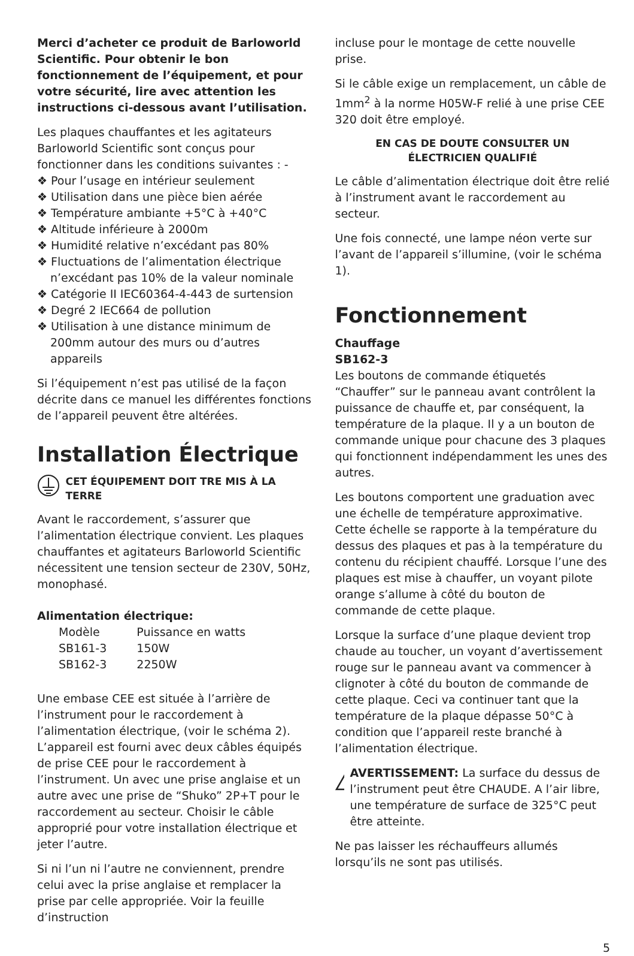Merci d’acheter ce produit de Barloworld Scientific. Pour obtenir le bon fonctionnement de l’équipement, et pour votre sécurité, lire avec attention les instructions ci-dessous avant l’utilisation.
Les plaques chauffantes et les agitateurs Barloworld Scientific sont conçus pour fonctionner dans les conditions suivantes : -
❖ Pour l’usage en intérieur seulement
❖ Utilisation dans une pièce bien aérée
❖ Température ambiante +5°C à +40°C
❖ Altitude inférieure à 2000m
❖ Humidité relative n’excédant pas 80%
❖ Fluctuations de l’alimentation électrique n’excédant pas 10% de la valeur nominale
❖ Catégorie II IEC60364-4-443 de surtension
❖ Degré 2 IEC664 de pollution
❖ Utilisation à une distance minimum de 200mm autour des murs ou d’autres appareils
Si l’équipement n’est pas utilisé de la façon décrite dans ce manuel les différentes fonctions de l’appareil peuvent être altérées.
Installation Électrique
CET ÉQUIPEMENT DOIT TRE MIS À LA TERRE
Avant le raccordement, s’assurer que l’alimentation électrique convient. Les plaques chauffantes et agitateurs Barloworld Scientific nécessitent une tension secteur de 230V, 50Hz, monophasé.
Alimentation électrique:
| Modèle | Puissance en watts |
| SB161-3 | 150W |
| SB162-3 | 2250W |
Une embase CEE est située à l’arrière de l’instrument pour le raccordement à l’alimentation électrique, (voir le schéma 2). L’appareil est fourni avec deux câbles équipés de prise CEE pour le raccordement à l’instrument. Un avec une prise anglaise et un autre avec une prise de “Shuko” 2P+T pour le raccordement au secteur. Choisir le câble approprié pour votre installation électrique et jeter l’autre.
Si ni l’un ni l’autre ne conviennent, prendre celui avec la prise anglaise et remplacer la prise par celle appropriée. Voir la feuille d’instruction
incluse pour le montage de cette nouvelle prise.
Si le câble exige un remplacement, un câble de 1mm<sup>2</sup> à la norme H05W-F relié à une prise CEE 320 doit être employé.
EN CAS DE DOUTE CONSULTER UN
ÉLECTRICIEN QUALIFIÉ
Le câble d’alimentation électrique doit être relié à l’instrument avant le raccordement au secteur.
Une fois connecté, une lampe néon verte sur l’avant de l’appareil s’illumine, (voir le schéma 1).
Fonctionnement
Chauffage
SB162-3
Les boutons de commande étiquetés “Chauffer” sur le panneau avant contrôlent la puissance de chauffe et, par conséquent, la température de la plaque. Il y a un bouton de commande unique pour chacune des 3 plaques qui fonctionnent indépendamment les unes des autres.
Les boutons comportent une graduation avec une échelle de température approximative. Cette échelle se rapporte à la température du dessus des plaques et pas à la température du contenu du récipient chauffé. Lorsque l’une des plaques est mise à chauffer, un voyant pilote orange s’allume à côté du bouton de commande de cette plaque.
Lorsque la surface d’une plaque devient trop chaude au toucher, un voyant d’avertissement rouge sur le panneau avant va commencer à clignoter à côté du bouton de commande de cette plaque. Ceci va continuer tant que la température de la plaque dépasse 50°C à condition que l’appareil reste branché à l’alimentation électrique.
AVERTISSEMENT: La surface du dessus de l’instrument peut être CHAUDE. A l’air libre, une température de surface de 325°C peut être atteinte.
Ne pas laisser les réchauffeurs allumés lorsqu’ils ne sont pas utilisés.
5